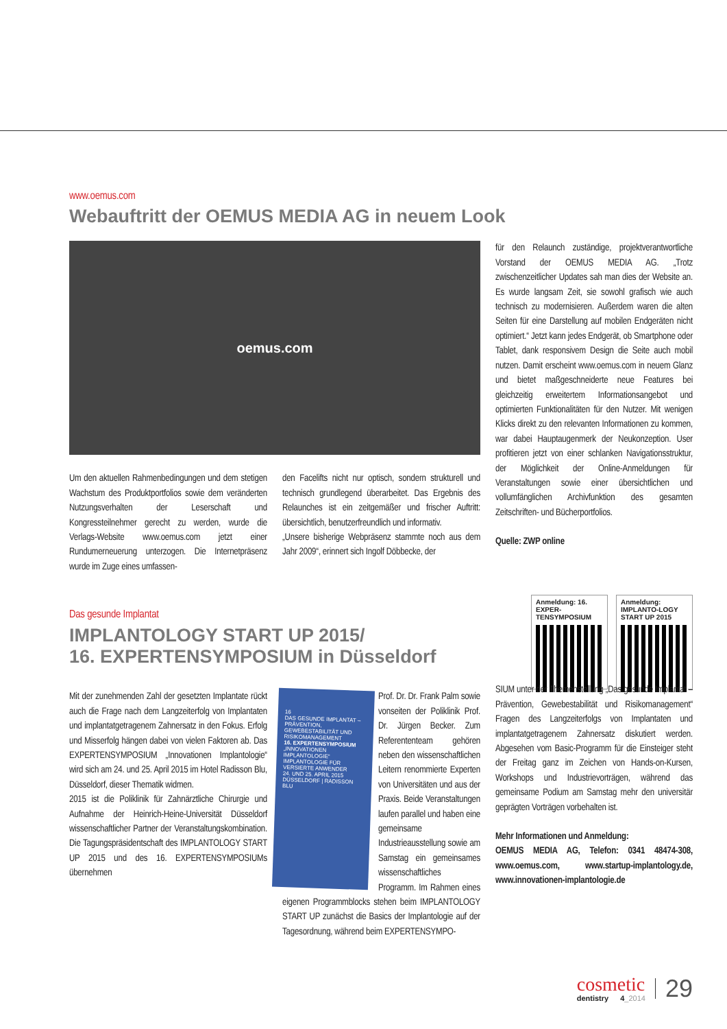www.oemus.com
Webauftritt der OEMUS MEDIA AG in neuem Look
oemus.com
Um den aktuellen Rahmenbedingungen und dem stetigen Wachstum des Produktportfolios sowie dem veränderten Nutzungsverhalten der Leserschaft und Kongressteilnehmer gerecht zu werden, wurde die Verlags-Website www.oemus.com jetzt einer Rundumerneuerung unterzogen. Die Internetpräsenz wurde im Zuge eines umfassen-
den Facelifts nicht nur optisch, sondern strukturell und technisch grundlegend überarbeitet. Das Ergebnis des Relaunches ist ein zeitgemäßer und frischer Auftritt: übersichtlich, benutzerfreundlich und informativ.
„Unsere bisherige Webpräsenz stammte noch aus dem Jahr 2009“, erinnert sich Ingolf Döbbecke, der
für den Relaunch zuständige, projektverantwortliche Vorstand der OEMUS MEDIA AG. „Trotz zwischenzeitlicher Updates sah man dies der Website an. Es wurde langsam Zeit, sie sowohl grafisch wie auch technisch zu modernisieren. Außerdem waren die alten Seiten für eine Darstellung auf mobilen Endgeräten nicht optimiert.“ Jetzt kann jedes Endgerät, ob Smartphone oder Tablet, dank responsivem Design die Seite auch mobil nutzen. Damit erscheint www.oemus.com in neuem Glanz und bietet maßgeschneiderte neue Features bei gleichzeitig erweitertem Informationsangebot und optimierten Funktionalitäten für den Nutzer. Mit wenigen Klicks direkt zu den relevanten Informationen zu kommen, war dabei Hauptaugenmerk der Neukonzeption. User profitieren jetzt von einer schlanken Navigationsstruktur, der Möglichkeit der Online-Anmeldungen für Veranstaltungen sowie einer übersichtlichen und vollumfänglichen Archivfunktion des gesamten Zeitschriften- und Bücherportfolios.
Quelle: ZWP online
Das gesunde Implantat
IMPLANTOLOGY START UP 2015/
16. EXPERTENSYMPOSIUM in Düsseldorf
Anmeldung: 16. EXPER-TENSYMPOSIUM
Anmeldung: IMPLANTO-LOGY START UP 2015
Mit der zunehmenden Zahl der gesetzten Implantate rückt auch die Frage nach dem Langzeiterfolg von Implantaten und implantatgetragenem Zahnersatz in den Fokus. Erfolg und Misserfolg hängen dabei von vielen Faktoren ab. Das EXPERTENSYMPOSIUM „Innovationen Implantologie“ wird sich am 24. und 25. April 2015 im Hotel Radisson Blu, Düsseldorf, dieser Thematik widmen.
2015 ist die Poliklinik für Zahnärztliche Chirurgie und Aufnahme der Heinrich-Heine-Universität Düsseldorf wissenschaftlicher Partner der Veranstaltungskombination. Die Tagungspräsidentschaft des IMPLANTOLOGY START UP 2015 und des 16. EXPERTENSYMPOSIUMs übernehmen
16
DAS GESUNDE IMPLANTAT – PRÄVENTION, GEWEBESTABILITÄT UND RISIKOMANAGEMENT
16. EXPERTENSYMPOSIUM
„INNOVATIONEN IMPLANTOLOGIE“
IMPLANTOLOGIE FÜR VERSIERTE ANWENDER
24. UND 25. APRIL 2015
DÜSSELDORF | RADISSON BLU
Prof. Dr. Dr. Frank Palm sowie vonseiten der Poliklinik Prof. Dr. Jürgen Becker. Zum Referententeam gehören neben den wissenschaftlichen Leitern renommierte Experten von Universitäten und aus der Praxis. Beide Veranstaltungen laufen parallel und haben eine gemeinsame Industrieausstellung sowie am Samstag ein gemeinsames wissenschaftliches Programm. Im Rahmen eines eigenen Programmblocks stehen beim IMPLANTOLOGY START UP zunächst die Basics der Implantologie auf der Tagesordnung, während beim EXPERTENSYMPO-
SIUM unter der Themenstellung „Das gesunde Implantat – Prävention, Gewebestabilität und Risikomanagement“ Fragen des Langzeiterfolgs von Implantaten und implantatgetragenem Zahnersatz diskutiert werden. Abgesehen vom Basic-Programm für die Einsteiger steht der Freitag ganz im Zeichen von Hands-on-Kursen, Workshops und Industrievorträgen, während das gemeinsame Podium am Samstag mehr den universitär geprägten Vorträgen vorbehalten ist.
Mehr Informationen und Anmeldung:
OEMUS MEDIA AG, Telefon: 0341 48474-308, www.oemus.com, www.startup-implantology.de, www.innovationen-implantologie.de
cosmetic
dentistry 4_2014
29